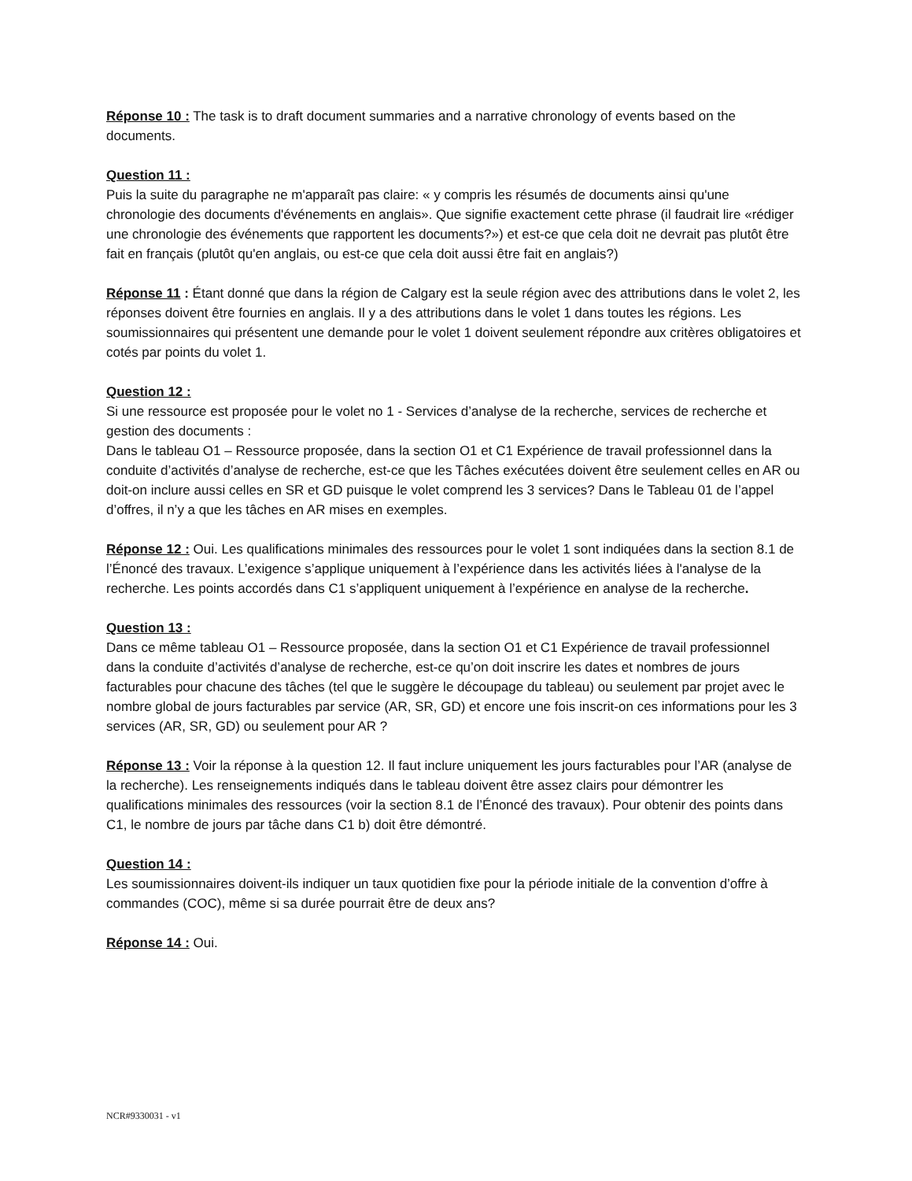Réponse 10 : The task is to draft document summaries and a narrative chronology of events based on the documents.
Question 11 :
Puis la suite du paragraphe ne m'apparaît pas claire: « y compris les résumés de documents ainsi qu'une chronologie des documents d'événements en anglais». Que signifie exactement cette phrase (il faudrait lire «rédiger une chronologie des événements que rapportent les documents?») et est-ce que cela doit ne devrait pas plutôt être fait en français (plutôt qu'en anglais, ou est-ce que cela doit aussi être fait en anglais?)
Réponse 11 : Étant donné que dans la région de Calgary est la seule région avec des attributions dans le volet 2, les réponses doivent être fournies en anglais. Il y a des attributions dans le volet 1 dans toutes les régions. Les soumissionnaires qui présentent une demande pour le volet 1 doivent seulement répondre aux critères obligatoires et cotés par points du volet 1.
Question 12 :
Si une ressource est proposée pour le volet no 1 - Services d’analyse de la recherche, services de recherche et gestion des documents :
Dans le tableau O1 – Ressource proposée, dans la section O1 et C1 Expérience de travail professionnel dans la conduite d’activités d’analyse de recherche, est-ce que les Tâches exécutées doivent être seulement celles en AR ou doit-on inclure aussi celles en SR et GD puisque le volet comprend les 3 services? Dans le Tableau 01 de l’appel d’offres, il n’y a que les tâches en AR mises en exemples.
Réponse 12 : Oui. Les qualifications minimales des ressources pour le volet 1 sont indiquées dans la section 8.1 de l’Énoncé des travaux. L’exigence s’applique uniquement à l’expérience dans les activités liées à l'analyse de la recherche. Les points accordés dans C1 s’appliquent uniquement à l’expérience en analyse de la recherche.
Question 13 :
Dans ce même tableau O1 – Ressource proposée, dans la section O1 et C1 Expérience de travail professionnel dans la conduite d’activités d’analyse de recherche, est-ce qu’on doit inscrire les dates et nombres de jours facturables pour chacune des tâches (tel que le suggère le découpage du tableau) ou seulement par projet avec le nombre global de jours facturables par service (AR, SR, GD) et encore une fois inscrit-on ces informations pour les 3 services (AR, SR, GD) ou seulement pour AR ?
Réponse 13 : Voir la réponse à la question 12. Il faut inclure uniquement les jours facturables pour l’AR (analyse de la recherche). Les renseignements indiqués dans le tableau doivent être assez clairs pour démontrer les qualifications minimales des ressources (voir la section 8.1 de l’Énoncé des travaux). Pour obtenir des points dans C1, le nombre de jours par tâche dans C1 b) doit être démontré.
Question 14 :
Les soumissionnaires doivent-ils indiquer un taux quotidien fixe pour la période initiale de la convention d’offre à commandes (COC), même si sa durée pourrait être de deux ans?
Réponse 14 : Oui.
NCR#9330031 - v1